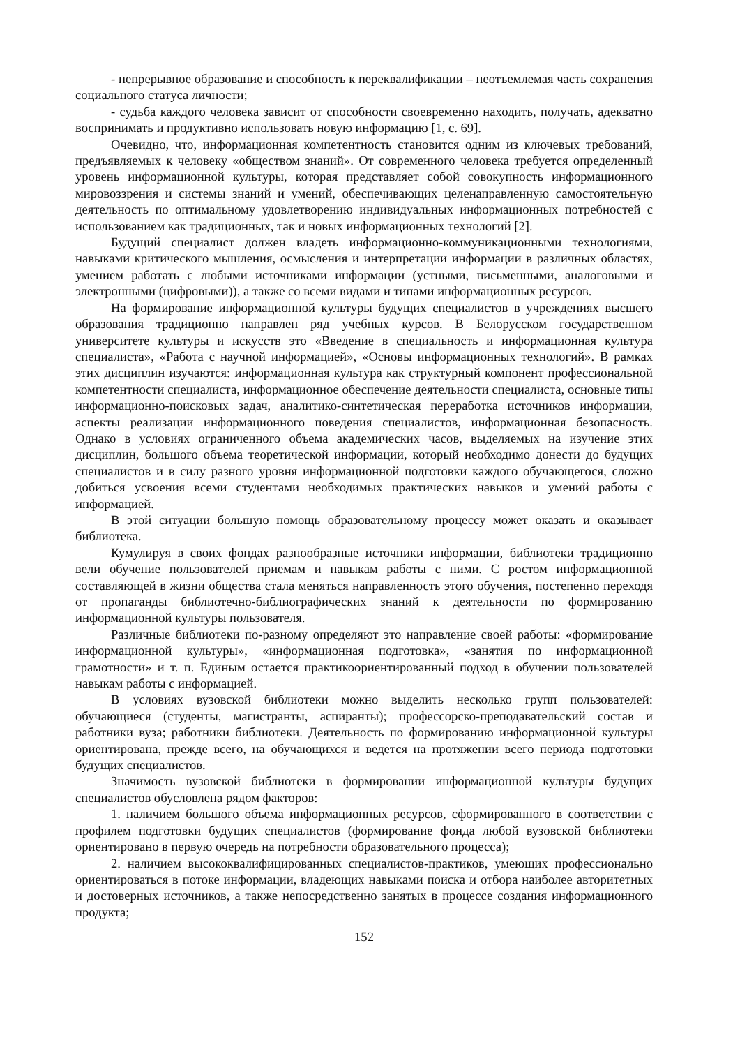- непрерывное образование и способность к переквалификации – неотъемлемая часть сохранения социального статуса личности;
- судьба каждого человека зависит от способности своевременно находить, получать, адекватно воспринимать и продуктивно использовать новую информацию [1, с. 69].
Очевидно, что, информационная компетентность становится одним из ключевых требований, предъявляемых к человеку «обществом знаний». От современного человека требуется определенный уровень информационной культуры, которая представляет собой совокупность информационного мировоззрения и системы знаний и умений, обеспечивающих целенаправленную самостоятельную деятельность по оптимальному удовлетворению индивидуальных информационных потребностей с использованием как традиционных, так и новых информационных технологий [2].
Будущий специалист должен владеть информационно-коммуникационными технологиями, навыками критического мышления, осмысления и интерпретации информации в различных областях, умением работать с любыми источниками информации (устными, письменными, аналоговыми и электронными (цифровыми)), а также со всеми видами и типами информационных ресурсов.
На формирование информационной культуры будущих специалистов в учреждениях высшего образования традиционно направлен ряд учебных курсов. В Белорусском государственном университете культуры и искусств это «Введение в специальность и информационная культура специалиста», «Работа с научной информацией», «Основы информационных технологий». В рамках этих дисциплин изучаются: информационная культура как структурный компонент профессиональной компетентности специалиста, информационное обеспечение деятельности специалиста, основные типы информационно-поисковых задач, аналитико-синтетическая переработка источников информации, аспекты реализации информационного поведения специалистов, информационная безопасность. Однако в условиях ограниченного объема академических часов, выделяемых на изучение этих дисциплин, большого объема теоретической информации, который необходимо донести до будущих специалистов и в силу разного уровня информационной подготовки каждого обучающегося, сложно добиться усвоения всеми студентами необходимых практических навыков и умений работы с информацией.
В этой ситуации большую помощь образовательному процессу может оказать и оказывает библиотека.
Кумулируя в своих фондах разнообразные источники информации, библиотеки традиционно вели обучение пользователей приемам и навыкам работы с ними. С ростом информационной составляющей в жизни общества стала меняться направленность этого обучения, постепенно переходя от пропаганды библиотечно-библиографических знаний к деятельности по формированию информационной культуры пользователя.
Различные библиотеки по-разному определяют это направление своей работы: «формирование информационной культуры», «информационная подготовка», «занятия по информационной грамотности» и т. п. Единым остается практикоориентированный подход в обучении пользователей навыкам работы с информацией.
В условиях вузовской библиотеки можно выделить несколько групп пользователей: обучающиеся (студенты, магистранты, аспиранты); профессорско-преподавательский состав и работники вуза; работники библиотеки. Деятельность по формированию информационной культуры ориентирована, прежде всего, на обучающихся и ведется на протяжении всего периода подготовки будущих специалистов.
Значимость вузовской библиотеки в формировании информационной культуры будущих специалистов обусловлена рядом факторов:
1. наличием большого объема информационных ресурсов, сформированного в соответствии с профилем подготовки будущих специалистов (формирование фонда любой вузовской библиотеки ориентировано в первую очередь на потребности образовательного процесса);
2. наличием высококвалифицированных специалистов-практиков, умеющих профессионально ориентироваться в потоке информации, владеющих навыками поиска и отбора наиболее авторитетных и достоверных источников, а также непосредственно занятых в процессе создания информационного продукта;
152